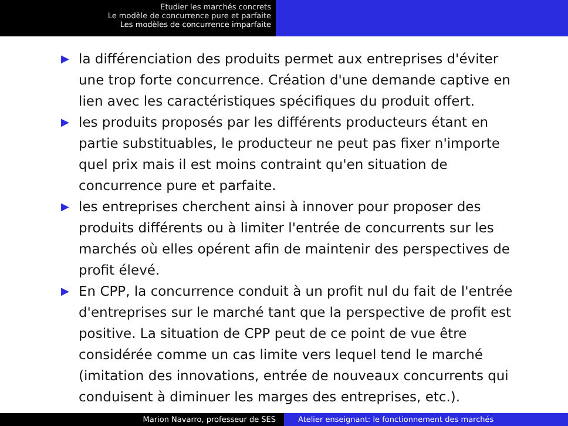Etudier les marchés concrets
Le modèle de concurrence pure et parfaite
Les modèles de concurrence imparfaite
▶ la différenciation des produits permet aux entreprises d'éviter une trop forte concurrence. Création d'une demande captive en lien avec les caractéristiques spécifiques du produit offert.
▶ les produits proposés par les différents producteurs étant en partie substituables, le producteur ne peut pas fixer n'importe quel prix mais il est moins contraint qu'en situation de concurrence pure et parfaite.
▶ les entreprises cherchent ainsi à innover pour proposer des produits différents ou à limiter l'entrée de concurrents sur les marchés où elles opérent afin de maintenir des perspectives de profit élevé.
▶ En CPP, la concurrence conduit à un profit nul du fait de l'entrée d'entreprises sur le marché tant que la perspective de profit est positive. La situation de CPP peut de ce point de vue être considérée comme un cas limite vers lequel tend le marché (imitation des innovations, entrée de nouveaux concurrents qui conduisent à diminuer les marges des entreprises, etc.).
Marion Navarro, professeur de SES Atelier enseignant: le fonctionnement des marchés